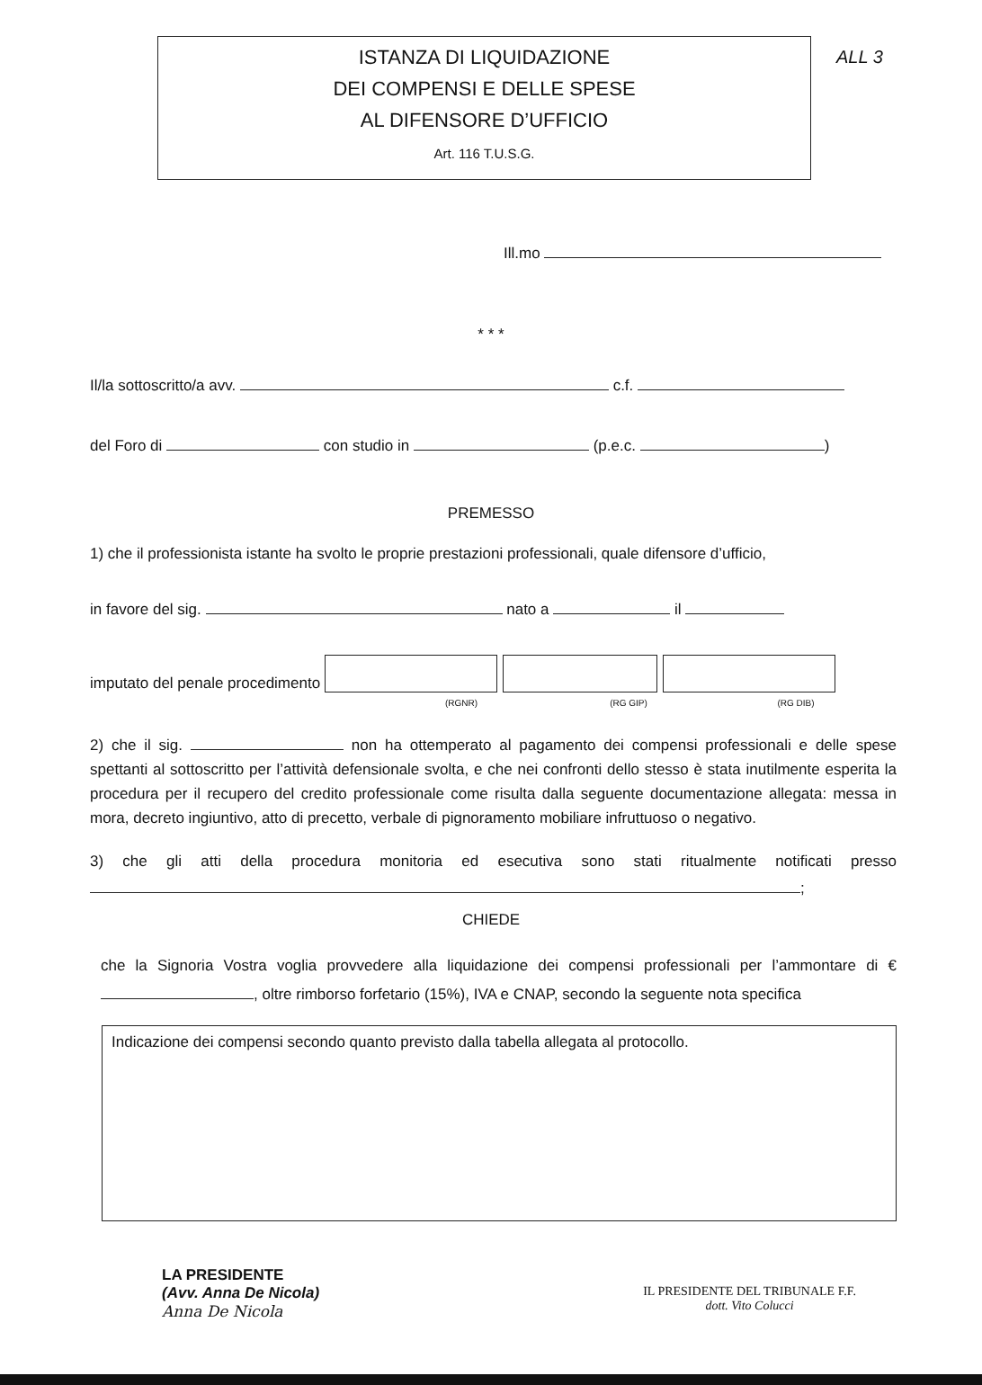ALL 3
ISTANZA DI LIQUIDAZIONE
DEI COMPENSI E DELLE SPESE
AL DIFENSORE D’UFFICIO
Art. 116 T.U.S.G.
Ill.mo
* * *
Il/la sottoscritto/a avv. c.f.
del Foro di con studio in (p.e.c. )
PREMESSO
1) che il professionista istante ha svolto le proprie prestazioni professionali, quale difensore d’ufficio,
in favore del sig. nato a il
imputato del penale procedimento
(RGNR) (RG GIP) (RG DIB)
2) che il sig. non ha ottemperato al pagamento dei compensi professionali e delle spese spettanti al sottoscritto per l’attività defensionale svolta, e che nei confronti dello stesso è stata inutilmente esperita la procedura per il recupero del credito professionale come risulta dalla seguente documentazione allegata: messa in mora, decreto ingiuntivo, atto di precetto, verbale di pignoramento mobiliare infruttuoso o negativo.
3) che gli atti della procedura monitoria ed esecutiva sono stati ritualmente notificati presso ;
CHIEDE
che la Signoria Vostra voglia provvedere alla liquidazione dei compensi professionali per l’ammontare di € , oltre rimborso forfetario (15%), IVA e CNAP, secondo la seguente nota specifica
Indicazione dei compensi secondo quanto previsto dalla tabella allegata al protocollo.
LA PRESIDENTE
(Avv. Anna De Nicola)
Anna De Nicola
IL PRESIDENTE DEL TRIBUNALE F.F.
dott. Vito Colucci